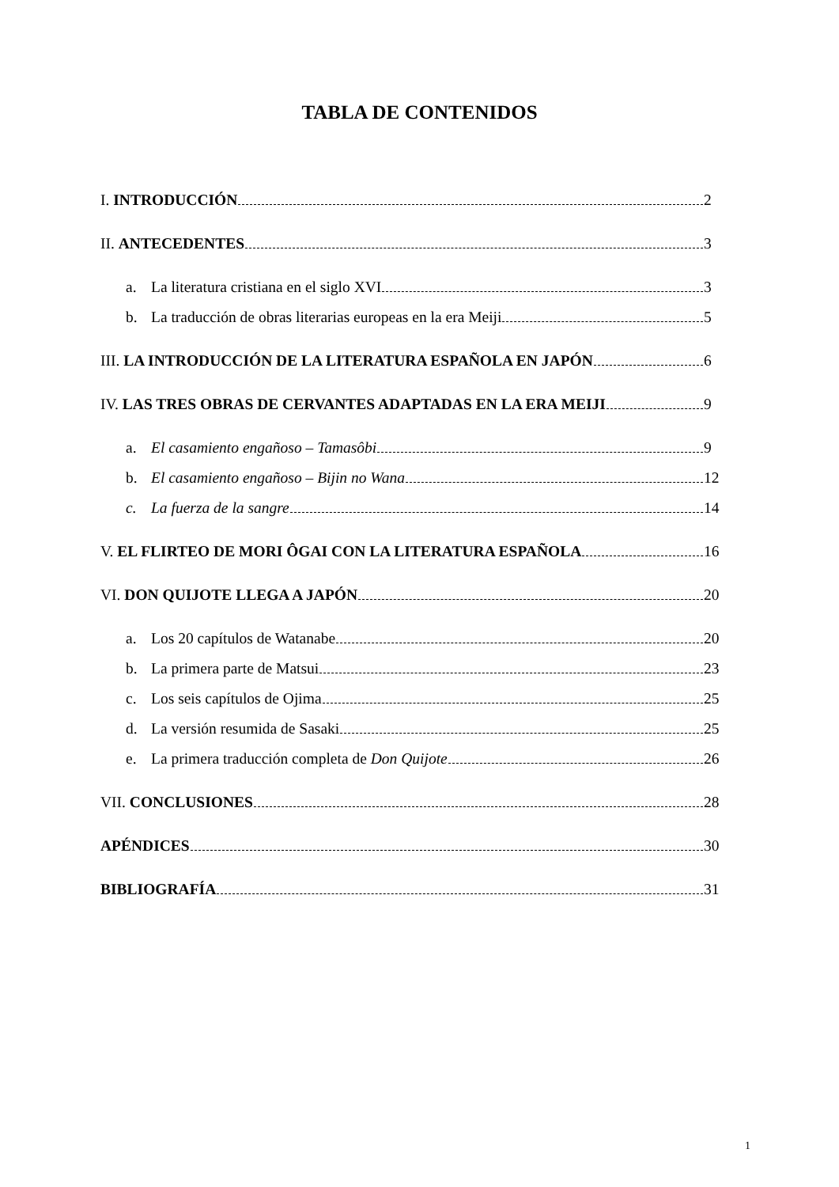TABLA DE CONTENIDOS
I. INTRODUCCIÓN 2
II. ANTECEDENTES 3
a. La literatura cristiana en el siglo XVI 3
b. La traducción de obras literarias europeas en la era Meiji 5
III. LA INTRODUCCIÓN DE LA LITERATURA ESPAÑOLA EN JAPÓN 6
IV. LAS TRES OBRAS DE CERVANTES ADAPTADAS EN LA ERA MEIJI 9
a. El casamiento engañoso – Tamasôbi 9
b. El casamiento engañoso – Bijin no Wana 12
c. La fuerza de la sangre 14
V. EL FLIRTEO DE MORI ÔGAI CON LA LITERATURA ESPAÑOLA 16
VI. DON QUIJOTE LLEGA A JAPÓN 20
a. Los 20 capítulos de Watanabe 20
b. La primera parte de Matsui 23
c. Los seis capítulos de Ojima 25
d. La versión resumida de Sasaki 25
e. La primera traducción completa de Don Quijote 26
VII. CONCLUSIONES 28
APÉNDICES 30
BIBLIOGRAFÍA 31
1